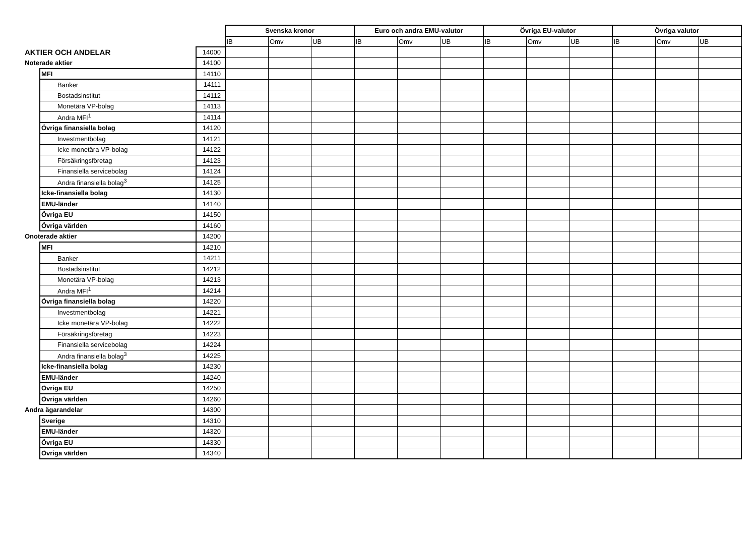| | | | Svenska kronor | | | Euro och andra EMU-valutor | | | Övriga EU-valutor | | | Övriga valutor | | |
| | | | IB | Omv | UB | IB | Omv | UB | IB | Omv | UB | IB | Omv | UB |
| AKTIER OCH ANDELAR | | 14000 | | | | | | | | | | | | |
| Noterade aktier | | 14100 | | | | | | | | | | | | |
| | MFI | 14110 | | | | | | | | | | | | |
| | Banker | 14111 | | | | | | | | | | | | |
| | Bostadsinstitut | 14112 | | | | | | | | | | | | |
| | Monetära VP-bolag | 14113 | | | | | | | | | | | | |
| | Andra MFI<sup>1</sup> | 14114 | | | | | | | | | | | | |
| | Övriga finansiella bolag | 14120 | | | | | | | | | | | | |
| | Investmentbolag | 14121 | | | | | | | | | | | | |
| | Icke monetära VP-bolag | 14122 | | | | | | | | | | | | |
| | Försäkringsföretag | 14123 | | | | | | | | | | | | |
| | Finansiella servicebolag | 14124 | | | | | | | | | | | | |
| | Andra finansiella bolag<sup>3</sup> | 14125 | | | | | | | | | | | | |
| | Icke-finansiella bolag | 14130 | | | | | | | | | | | | |
| | EMU-länder | 14140 | | | | | | | | | | | | |
| | Övriga EU | 14150 | | | | | | | | | | | | |
| | Övriga världen | 14160 | | | | | | | | | | | | |
| Onoterade aktier | | 14200 | | | | | | | | | | | | |
| | MFI | 14210 | | | | | | | | | | | | |
| | Banker | 14211 | | | | | | | | | | | | |
| | Bostadsinstitut | 14212 | | | | | | | | | | | | |
| | Monetära VP-bolag | 14213 | | | | | | | | | | | | |
| | Andra MFI<sup>1</sup> | 14214 | | | | | | | | | | | | |
| | Övriga finansiella bolag | 14220 | | | | | | | | | | | | |
| | Investmentbolag | 14221 | | | | | | | | | | | | |
| | Icke monetära VP-bolag | 14222 | | | | | | | | | | | | |
| | Försäkringsföretag | 14223 | | | | | | | | | | | | |
| | Finansiella servicebolag | 14224 | | | | | | | | | | | | |
| | Andra finansiella bolag<sup>3</sup> | 14225 | | | | | | | | | | | | |
| | Icke-finansiella bolag | 14230 | | | | | | | | | | | | |
| | EMU-länder | 14240 | | | | | | | | | | | | |
| | Övriga EU | 14250 | | | | | | | | | | | | |
| | Övriga världen | 14260 | | | | | | | | | | | | |
| Andra ägarandelar | | 14300 | | | | | | | | | | | | |
| | Sverige | 14310 | | | | | | | | | | | | |
| | EMU-länder | 14320 | | | | | | | | | | | | |
| | Övriga EU | 14330 | | | | | | | | | | | | |
| | Övriga världen | 14340 | | | | | | | | | | | | |